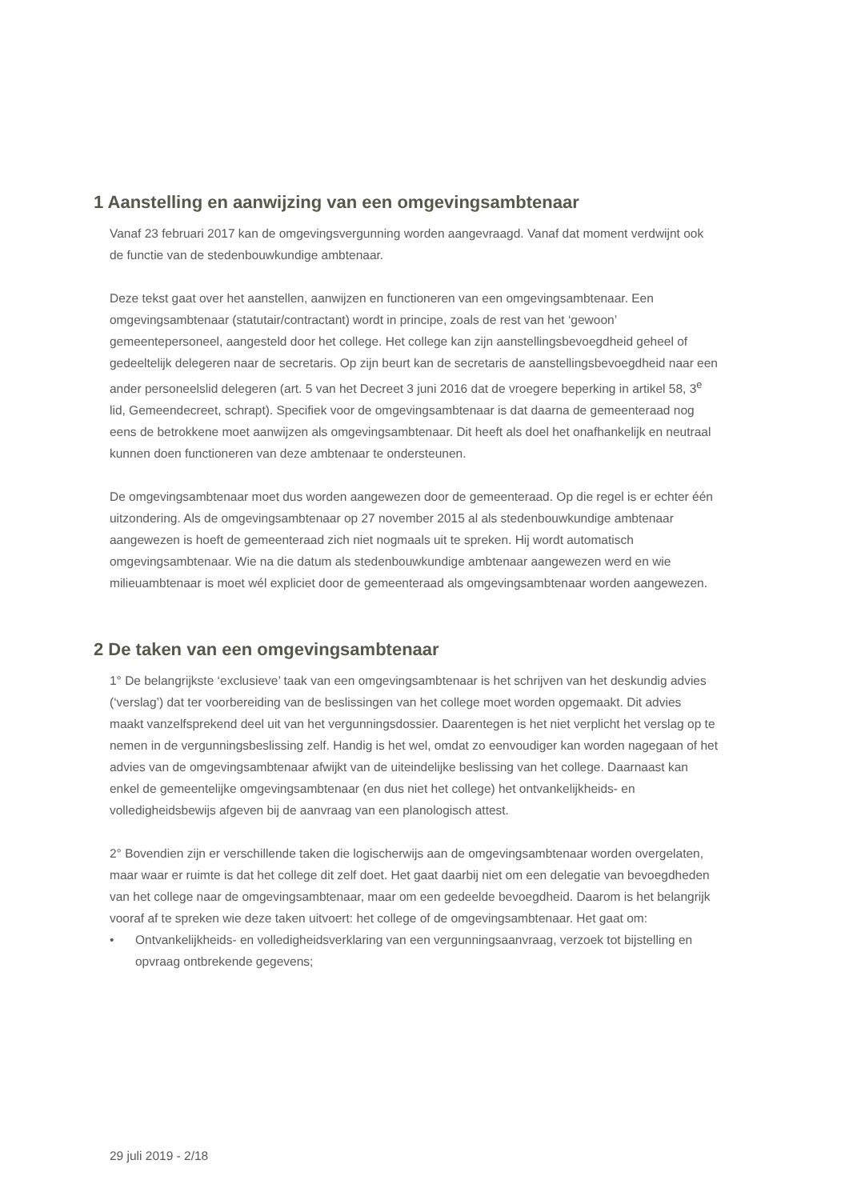1 Aanstelling en aanwijzing van een omgevingsambtenaar
Vanaf 23 februari 2017 kan de omgevingsvergunning worden aangevraagd. Vanaf dat moment verdwijnt ook de functie van de stedenbouwkundige ambtenaar.
Deze tekst gaat over het aanstellen, aanwijzen en functioneren van een omgevingsambtenaar. Een omgevingsambtenaar (statutair/contractant) wordt in principe, zoals de rest van het ‘gewoon’ gemeentepersoneel, aangesteld door het college. Het college kan zijn aanstellingsbevoegdheid geheel of gedeeltelijk delegeren naar de secretaris. Op zijn beurt kan de secretaris de aanstellingsbevoegdheid naar een ander personeelslid delegeren (art. 5 van het Decreet 3 juni 2016 dat de vroegere beperking in artikel 58, 3<sup>e</sup> lid, Gemeendecreet, schrapt). Specifiek voor de omgevingsambtenaar is dat daarna de gemeenteraad nog eens de betrokkene moet aanwijzen als omgevingsambtenaar. Dit heeft als doel het onafhankelijk en neutraal kunnen doen functioneren van deze ambtenaar te ondersteunen.
De omgevingsambtenaar moet dus worden aangewezen door de gemeenteraad. Op die regel is er echter één uitzondering. Als de omgevingsambtenaar op 27 november 2015 al als stedenbouwkundige ambtenaar aangewezen is hoeft de gemeenteraad zich niet nogmaals uit te spreken. Hij wordt automatisch omgevingsambtenaar. Wie na die datum als stedenbouwkundige ambtenaar aangewezen werd en wie milieuambtenaar is moet wél expliciet door de gemeenteraad als omgevingsambtenaar worden aangewezen.
2 De taken van een omgevingsambtenaar
1° De belangrijkste ‘exclusieve’ taak van een omgevingsambtenaar is het schrijven van het deskundig advies (‘verslag’) dat ter voorbereiding van de beslissingen van het college moet worden opgemaakt. Dit advies maakt vanzelfsprekend deel uit van het vergunningsdossier. Daarentegen is het niet verplicht het verslag op te nemen in de vergunningsbeslissing zelf. Handig is het wel, omdat zo eenvoudiger kan worden nagegaan of het advies van de omgevingsambtenaar afwijkt van de uiteindelijke beslissing van het college. Daarnaast kan enkel de gemeentelijke omgevingsambtenaar (en dus niet het college) het ontvankelijkheids- en volledigheidsbewijs afgeven bij de aanvraag van een planologisch attest.
2° Bovendien zijn er verschillende taken die logischerwijs aan de omgevingsambtenaar worden overgelaten, maar waar er ruimte is dat het college dit zelf doet. Het gaat daarbij niet om een delegatie van bevoegdheden van het college naar de omgevingsambtenaar, maar om een gedeelde bevoegdheid. Daarom is het belangrijk vooraf af te spreken wie deze taken uitvoert: het college of de omgevingsambtenaar. Het gaat om:
• Ontvankelijkheids- en volledigheidsverklaring van een vergunningsaanvraag, verzoek tot bijstelling en opvraag ontbrekende gegevens;
29 juli 2019 - 2/18